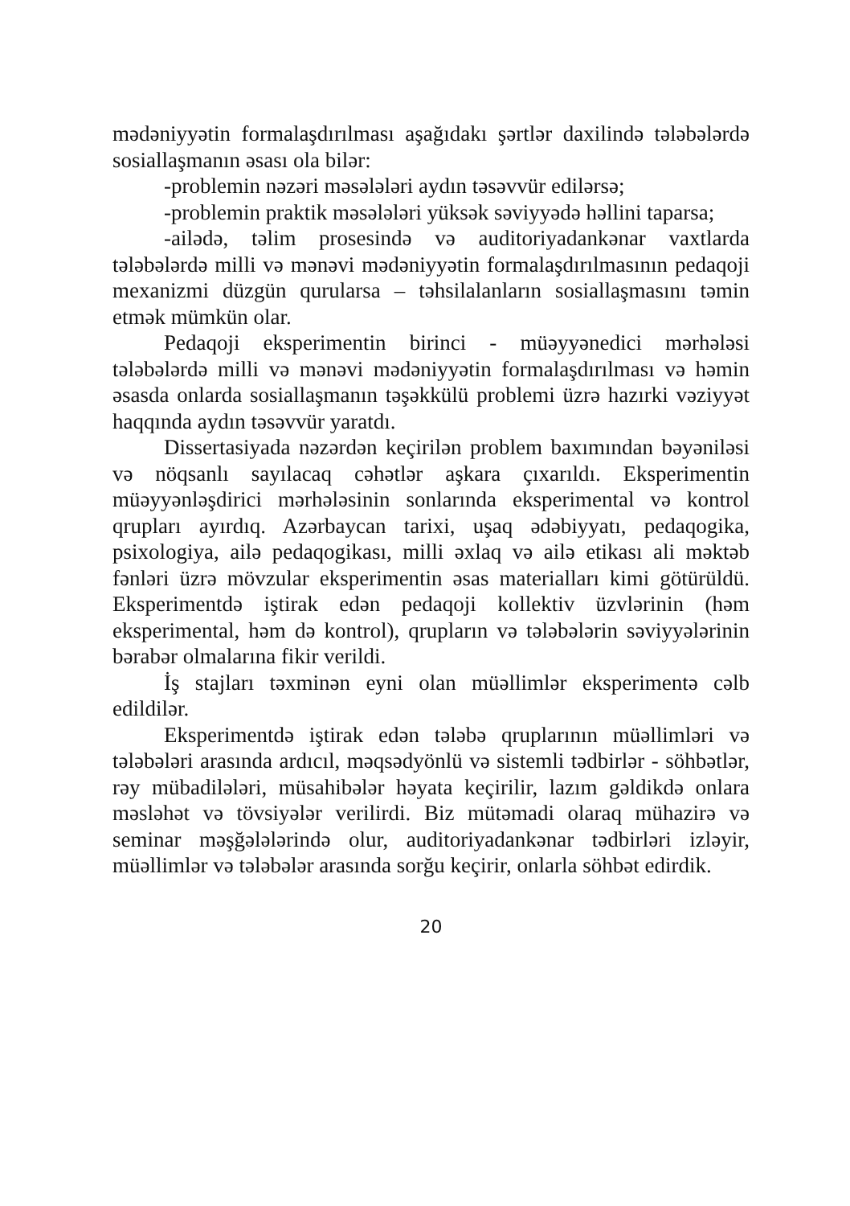mədəniyyətin formalaşdırılması aşağıdakı şərtlər daxilində tələbələrdə sosiallaşmanın əsası ola bilər:
-problemin nəzəri məsələləri aydın təsəvvür edilərsə;
-problemin praktik məsələləri yüksək səviyyədə həllini taparsa;
-ailədə, təlim prosesində və auditoriyadankənar vaxtlarda tələbələrdə milli və mənəvi mədəniyyətin formalaşdırılmasının pedaqoji mexanizmi düzgün qurularsa – təhsilalanların sosiallaşmasını təmin etmək mümkün olar.
Pedaqoji eksperimentin birinci - müəyyənedici mərhələsi tələbələrdə milli və mənəvi mədəniyyətin formalaşdırılması və həmin əsasda onlarda sosiallaşmanın təşəkkülü problemi üzrə hazırki vəziyyət haqqında aydın təsəvvür yaratdı.
Dissertasiyada nəzərdən keçirilən problem baxımından bəyəniləsi və nöqsanlı sayılacaq cəhətlər aşkara çıxarıldı. Eksperimentin müəyyənləşdirici mərhələsinin sonlarında eksperimental və kontrol qrupları ayırdıq. Azərbaycan tarixi, uşaq ədəbiyyatı, pedaqogika, psixologiya, ailə pedaqogikası, milli əxlaq və ailə etikası ali məktəb fənləri üzrə mövzular eksperimentin əsas materialları kimi götürüldü. Eksperimentdə iştirak edən pedaqoji kollektiv üzvlərinin (həm eksperimental, həm də kontrol), qrupların və tələbələrin səviyyələrinin bərabər olmalarına fikir verildi.
İş stajları təxminən eyni olan müəllimlər eksperimentə cəlb edildilər.
Eksperimentdə iştirak edən tələbə qruplarının müəllimləri və tələbələri arasında ardıcıl, məqsədyönlü və sistemli tədbirlər - söhbətlər, rəy mübadilələri, müsahibələr həyata keçirilir, lazım gəldikdə onlara məsləhət və tövsiyələr verilirdi. Biz mütəmadi olaraq mühazirə və seminar məşğələlərində olur, auditoriyadankənar tədbirləri izləyir, müəllimlər və tələbələr arasında sorğu keçirir, onlarla söhbət edirdik.
20